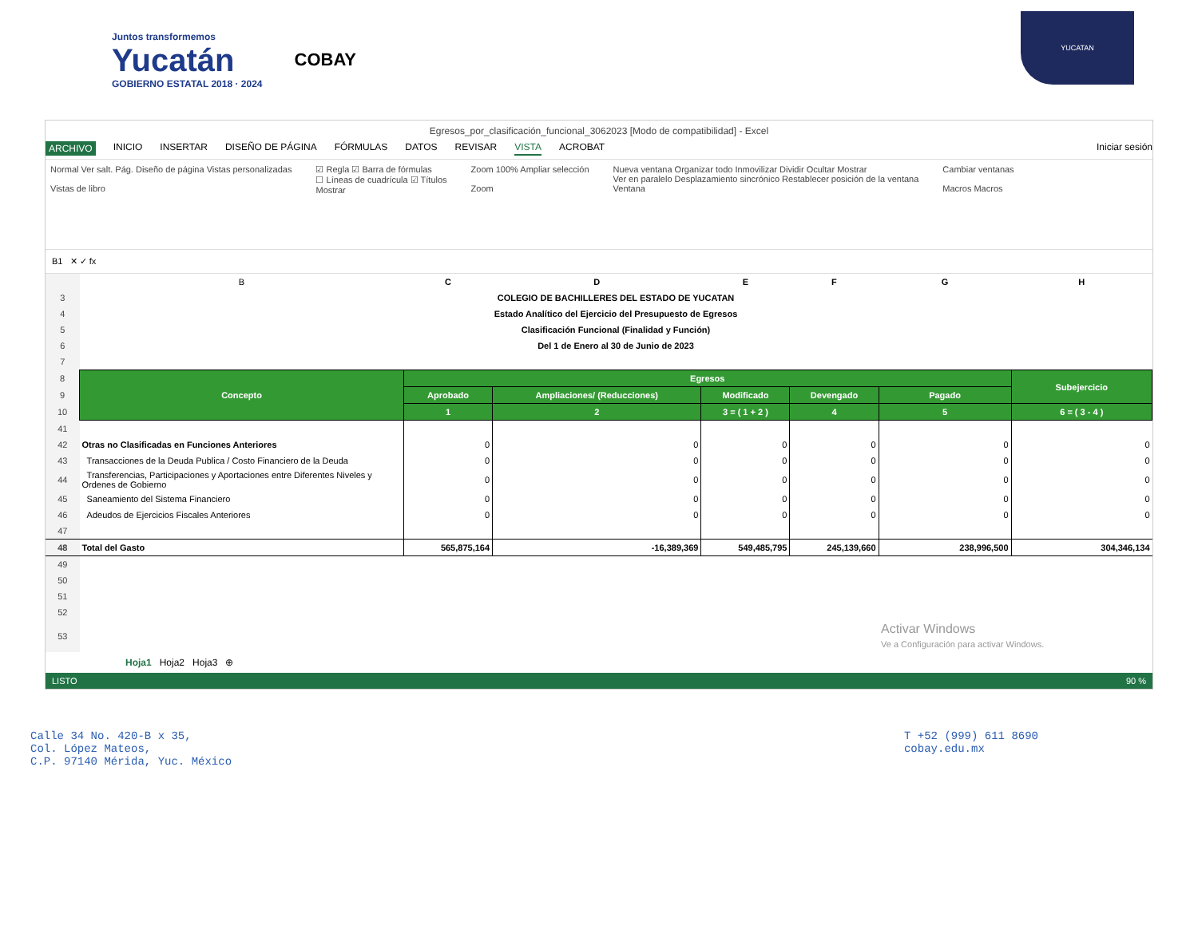Juntos transformemos
Yucatán
GOBIERNO ESTATAL 2018 · 2024
COBAY
YUCATAN
Egresos_por_clasificación_funcional_3062023 [Modo de compatibilidad] - Excel
ARCHIVO INICIO INSERTAR DISEÑO DE PÁGINA FÓRMULAS DATOS REVISAR VISTA ACROBAT Iniciar sesión
Normal Ver salt. Pág. Diseño de página Vistas personalizadas
Vistas de libro
☑ Regla ☑ Barra de fórmulas
☐ Líneas de cuadrícula ☑ Títulos
Mostrar
Zoom 100% Ampliar selección
Zoom
Nueva ventana Organizar todo Inmovilizar Dividir Ocultar Mostrar
Ver en paralelo Desplazamiento sincrónico Restablecer posición de la ventana
Ventana
Cambiar ventanas
Macros Macros
B1 ✕ ✓ fx
| | B | C | D | E | F | G | H |
| 3 | COLEGIO DE BACHILLERES DEL ESTADO DE YUCATAN | | | | | | |
| 4 | Estado Analítico del Ejercicio del Presupuesto de Egresos | | | | | | |
| 5 | Clasificación Funcional (Finalidad y Función) | | | | | | |
| 6 | Del 1 de Enero al 30 de Junio de 2023 | | | | | | |
| 7 | | | | | | | |
| 8 | Concepto | Egresos | | | | | Subejercicio |
| 9 | | Aprobado | Ampliaciones/ (Reducciones) | Modificado | Devengado | Pagado | |
| 10 | | 1 | 2 | 3 = ( 1 + 2 ) | 4 | 5 | 6 = ( 3 - 4 ) |
| 41 | | | | | | | |
| 42 | Otras no Clasificadas en Funciones Anteriores | 0 | 0 | 0 | 0 | 0 | 0 |
| 43 | Transacciones de la Deuda Publica / Costo Financiero de la Deuda | 0 | 0 | 0 | 0 | 0 | 0 |
| 44 | Transferencias, Participaciones y Aportaciones entre Diferentes Niveles y Ordenes de Gobierno | 0 | 0 | 0 | 0 | 0 | 0 |
| 45 | Saneamiento del Sistema Financiero | 0 | 0 | 0 | 0 | 0 | 0 |
| 46 | Adeudos de Ejercicios Fiscales Anteriores | 0 | 0 | 0 | 0 | 0 | 0 |
| 47 | | | | | | | |
| 48 | Total del Gasto | 565,875,164 | -16,389,369 | 549,485,795 | 245,139,660 | 238,996,500 | 304,346,134 |
| 49 | | | | | | | |
| 50 | | | | | | | |
| 51 | | | | | | | |
| 52 | | | | | | | |
| 53 | | | | | | Activar Windows Ve a Configuración para activar Windows. | |
Hoja1 Hoja2 Hoja3 ⊕
LISTO 90 %
Calle 34 No. 420-B x 35,
Col. López Mateos,
C.P. 97140 Mérida, Yuc. México
T +52 (999) 611 8690
cobay.edu.mx